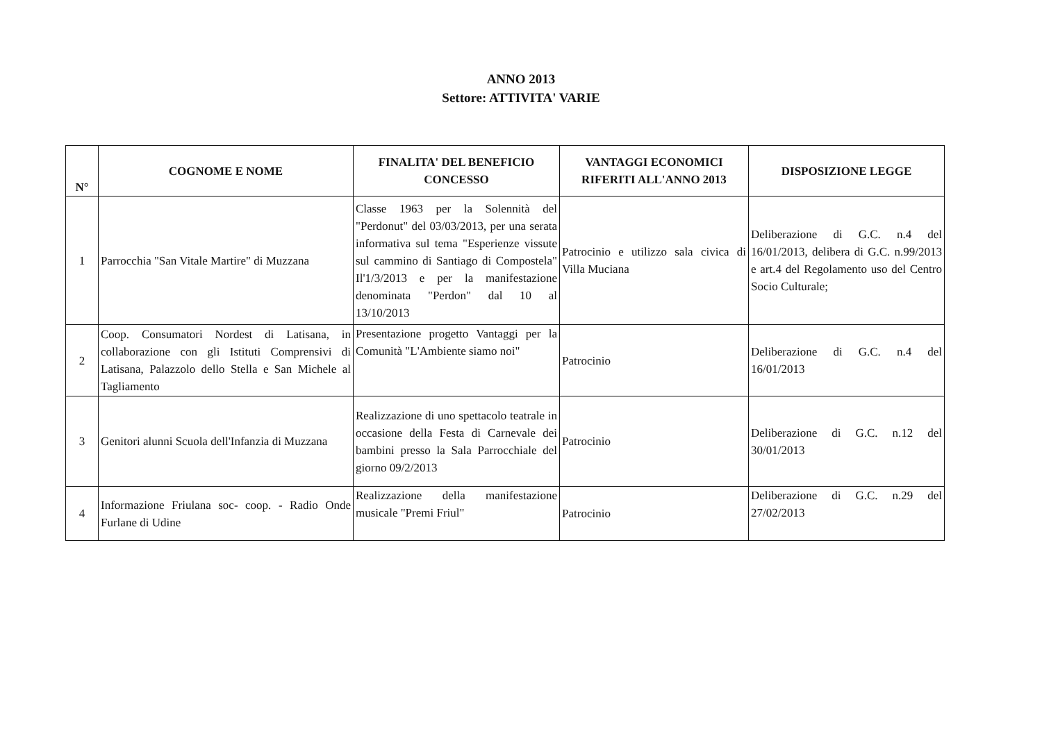ANNO 2013
Settore: ATTIVITA' VARIE
| N° | COGNOME E NOME | FINALITA' DEL BENEFICIO CONCESSO | VANTAGGI ECONOMICI RIFERITI ALL'ANNO 2013 | DISPOSIZIONE LEGGE |
| --- | --- | --- | --- | --- |
| 1 | Parrocchia "San Vitale Martire" di Muzzana | Classe 1963 per la Solennità del "Perdonut" del 03/03/2013, per una serata informativa sul tema "Esperienze vissute sul cammino di Santiago di Compostela" Il'1/3/2013 e per la manifestazione denominata "Perdon" dal 10 al 13/10/2013 | Patrocinio e utilizzo sala civica di Villa Muciana | Deliberazione di G.C. n.4 del 16/01/2013, delibera di G.C. n.99/2013 e art.4 del Regolamento uso del Centro Socio Culturale; |
| 2 | Coop. Consumatori Nordest di Latisana, in collaborazione con gli Istituti Comprensivi di Latisana, Palazzolo dello Stella e San Michele al Tagliamento | Presentazione progetto Vantaggi per la Comunità "L'Ambiente siamo noi" | Patrocinio | Deliberazione di G.C. n.4 del 16/01/2013 |
| 3 | Genitori alunni Scuola dell'Infanzia di Muzzana | Realizzazione di uno spettacolo teatrale in occasione della Festa di Carnevale dei bambini presso la Sala Parrocchiale del giorno 09/2/2013 | Patrocinio | Deliberazione di G.C. n.12 del 30/01/2013 |
| 4 | Informazione Friulana soc- coop. - Radio Onde Furlane di Udine | Realizzazione della manifestazione musicale "Premi Friul" | Patrocinio | Deliberazione di G.C. n.29 del 27/02/2013 |